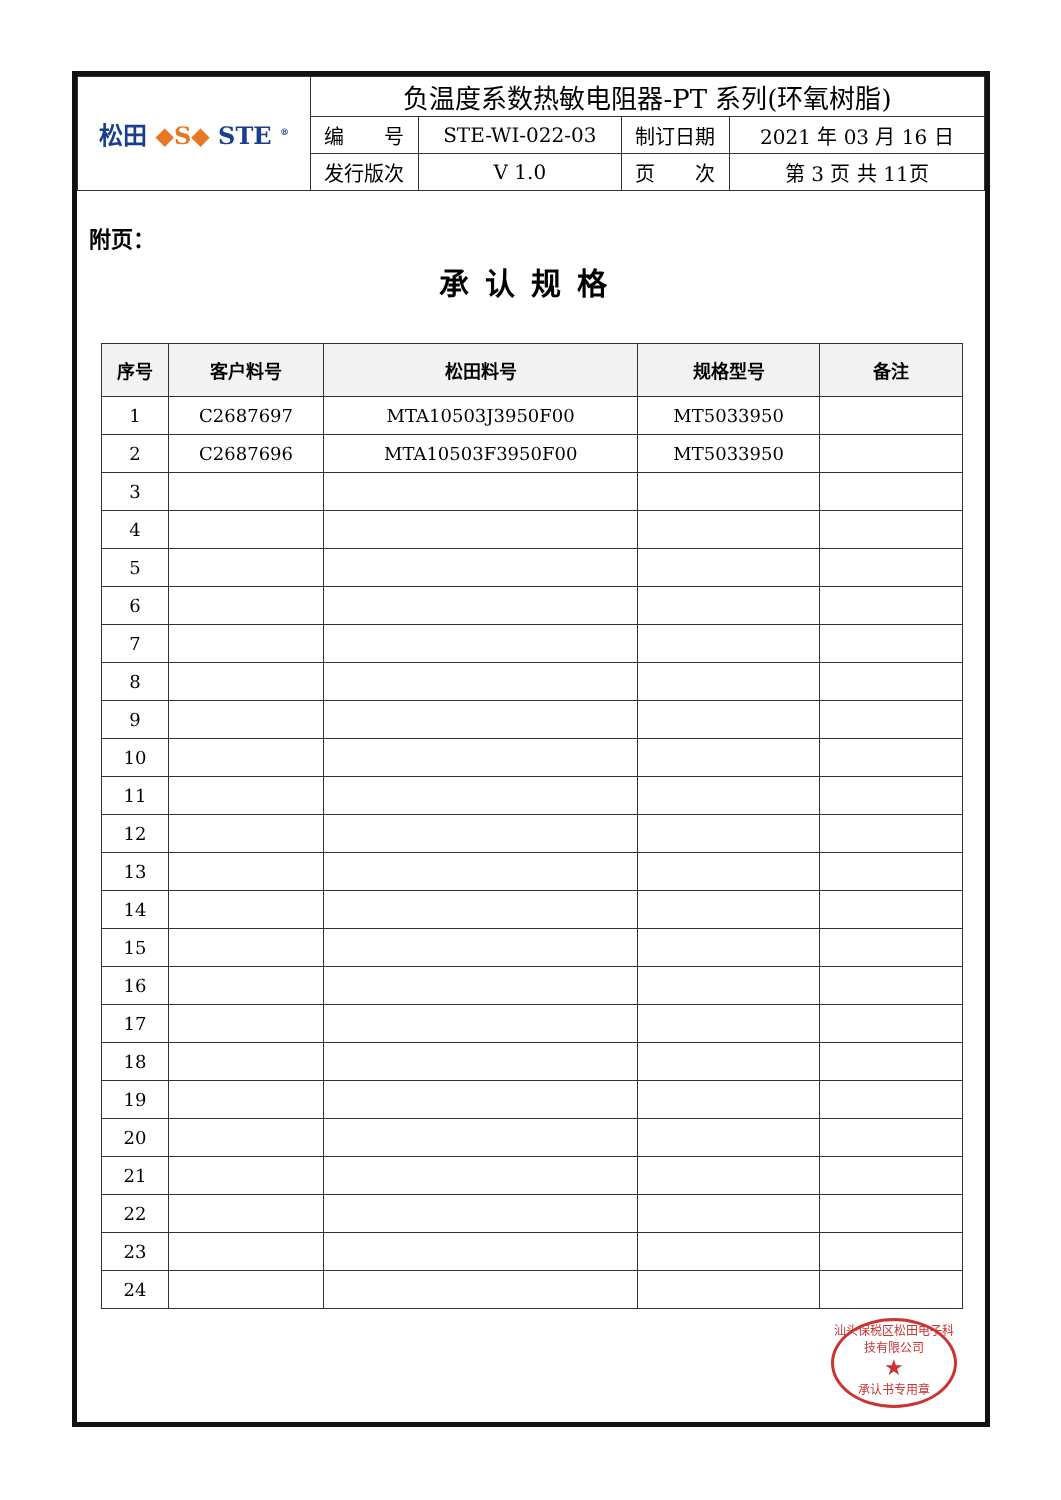| 松田 ◆S◆ STE <sup>®</sup> | 负温度系数热敏电阻器-PT 系列(环氧树脂) | | | |
| | 编 号 | STE-WI-022-03 | 制订日期 | 2021 年 03 月 16 日 |
| | 发行版次 | V 1.0 | 页 次 | 第 3 页 共 11页 |
附页：
承认规格
| 序号 | 客户料号 | 松田料号 | 规格型号 | 备注 |
| --- | --- | --- | --- | --- |
| 1 | C2687697 | MTA10503J3950F00 | MT5033950 | |
| 2 | C2687696 | MTA10503F3950F00 | MT5033950 | |
| 3 | | | | |
| 4 | | | | |
| 5 | | | | |
| 6 | | | | |
| 7 | | | | |
| 8 | | | | |
| 9 | | | | |
| 10 | | | | |
| 11 | | | | |
| 12 | | | | |
| 13 | | | | |
| 14 | | | | |
| 15 | | | | |
| 16 | | | | |
| 17 | | | | |
| 18 | | | | |
| 19 | | | | |
| 20 | | | | |
| 21 | | | | |
| 22 | | | | |
| 23 | | | | |
| 24 | | | | |
汕头保税区松田电子科技有限公司
★
承认书专用章